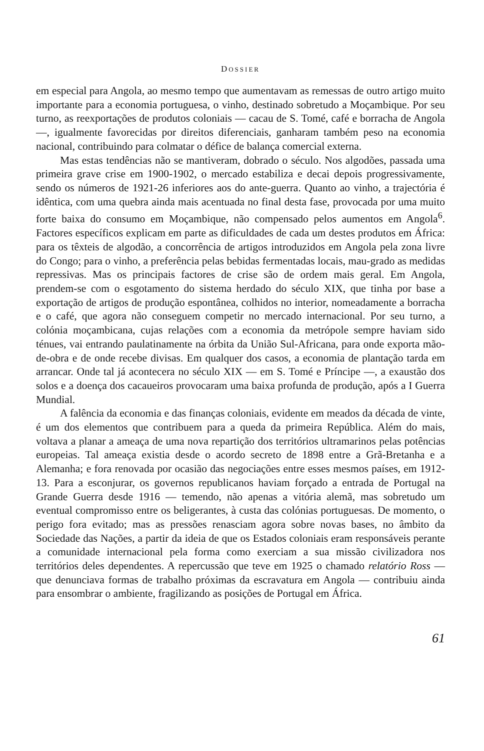DOSSIER
em especial para Angola, ao mesmo tempo que aumentavam as remessas de outro artigo muito importante para a economia portuguesa, o vinho, destinado sobretudo a Moçambique. Por seu turno, as reexportações de produtos coloniais — cacau de S. Tomé, café e borracha de Angola —, igualmente favorecidas por direitos diferenciais, ganharam também peso na economia nacional, contribuindo para colmatar o défice de balança comercial externa.
Mas estas tendências não se mantiveram, dobrado o século. Nos algodões, passada uma primeira grave crise em 1900-1902, o mercado estabiliza e decai depois progressivamente, sendo os números de 1921-26 inferiores aos do ante-guerra. Quanto ao vinho, a trajectória é idêntica, com uma quebra ainda mais acentuada no final desta fase, provocada por uma muito forte baixa do consumo em Moçambique, não compensado pelos aumentos em Angola<sup>6</sup>. Factores específicos explicam em parte as dificuldades de cada um destes produtos em África: para os têxteis de algodão, a concorrência de artigos introduzidos em Angola pela zona livre do Congo; para o vinho, a preferência pelas bebidas fermentadas locais, mau-grado as medidas repressivas. Mas os principais factores de crise são de ordem mais geral. Em Angola, prendem-se com o esgotamento do sistema herdado do século XIX, que tinha por base a exportação de artigos de produção espontânea, colhidos no interior, nomeadamente a borracha e o café, que agora não conseguem competir no mercado internacional. Por seu turno, a colónia moçambicana, cujas relações com a economia da metrópole sempre haviam sido ténues, vai entrando paulatinamente na órbita da União Sul-Africana, para onde exporta mão-de-obra e de onde recebe divisas. Em qualquer dos casos, a economia de plantação tarda em arrancar. Onde tal já acontecera no século XIX — em S. Tomé e Príncipe —, a exaustão dos solos e a doença dos cacaueiros provocaram uma baixa profunda de produção, após a I Guerra Mundial.
A falência da economia e das finanças coloniais, evidente em meados da década de vinte, é um dos elementos que contribuem para a queda da primeira República. Além do mais, voltava a planar a ameaça de uma nova repartição dos territórios ultramarinos pelas potências europeias. Tal ameaça existia desde o acordo secreto de 1898 entre a Grã-Bretanha e a Alemanha; e fora renovada por ocasião das negociações entre esses mesmos países, em 1912-13. Para a esconjurar, os governos republicanos haviam forçado a entrada de Portugal na Grande Guerra desde 1916 — temendo, não apenas a vitória alemã, mas sobretudo um eventual compromisso entre os beligerantes, à custa das colónias portuguesas. De momento, o perigo fora evitado; mas as pressões renasciam agora sobre novas bases, no âmbito da Sociedade das Nações, a partir da ideia de que os Estados coloniais eram responsáveis perante a comunidade internacional pela forma como exerciam a sua missão civilizadora nos territórios deles dependentes. A repercussão que teve em 1925 o chamado relatório Ross — que denunciava formas de trabalho próximas da escravatura em Angola — contribuiu ainda para ensombrar o ambiente, fragilizando as posições de Portugal em África.
61